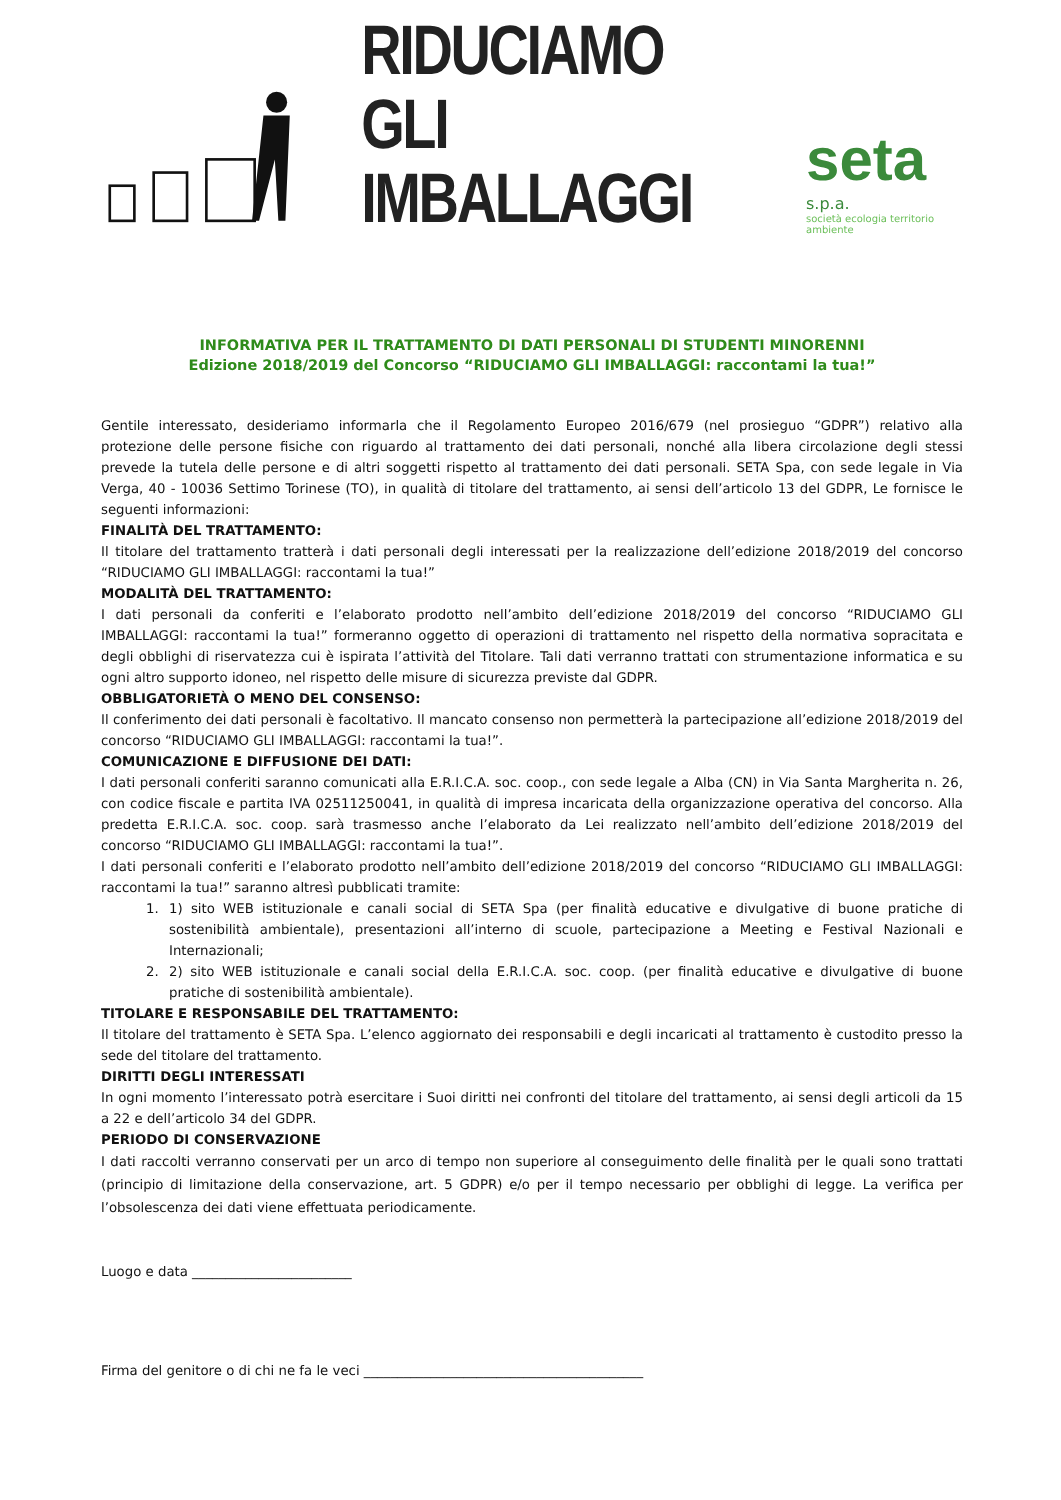RIDUCIAMO
GLI IMBALLAGGI
seta s.p.a.
società ecologia territorio ambiente
INFORMATIVA PER IL TRATTAMENTO DI DATI PERSONALI DI STUDENTI MINORENNI
Edizione 2018/2019 del Concorso “RIDUCIAMO GLI IMBALLAGGI: raccontami la tua!”
Gentile interessato, desideriamo informarla che il Regolamento Europeo 2016/679 (nel prosieguo “GDPR”) relativo alla protezione delle persone fisiche con riguardo al trattamento dei dati personali, nonché alla libera circolazione degli stessi prevede la tutela delle persone e di altri soggetti rispetto al trattamento dei dati personali. SETA Spa, con sede legale in Via Verga, 40 - 10036 Settimo Torinese (TO), in qualità di titolare del trattamento, ai sensi dell’articolo 13 del GDPR, Le fornisce le seguenti informazioni:
FINALITÀ DEL TRATTAMENTO:
Il titolare del trattamento tratterà i dati personali degli interessati per la realizzazione dell’edizione 2018/2019 del concorso “RIDUCIAMO GLI IMBALLAGGI: raccontami la tua!”
MODALITÀ DEL TRATTAMENTO:
I dati personali da conferiti e l’elaborato prodotto nell’ambito dell’edizione 2018/2019 del concorso “RIDUCIAMO GLI IMBALLAGGI: raccontami la tua!” formeranno oggetto di operazioni di trattamento nel rispetto della normativa sopracitata e degli obblighi di riservatezza cui è ispirata l’attività del Titolare. Tali dati verranno trattati con strumentazione informatica e su ogni altro supporto idoneo, nel rispetto delle misure di sicurezza previste dal GDPR.
OBBLIGATORIETÀ O MENO DEL CONSENSO:
Il conferimento dei dati personali è facoltativo. Il mancato consenso non permetterà la partecipazione all’edizione 2018/2019 del concorso “RIDUCIAMO GLI IMBALLAGGI: raccontami la tua!”.
COMUNICAZIONE E DIFFUSIONE DEI DATI:
I dati personali conferiti saranno comunicati alla E.R.I.C.A. soc. coop., con sede legale a Alba (CN) in Via Santa Margherita n. 26, con codice fiscale e partita IVA 02511250041, in qualità di impresa incaricata della organizzazione operativa del concorso. Alla predetta E.R.I.C.A. soc. coop. sarà trasmesso anche l’elaborato da Lei realizzato nell’ambito dell’edizione 2018/2019 del concorso “RIDUCIAMO GLI IMBALLAGGI: raccontami la tua!”.
I dati personali conferiti e l’elaborato prodotto nell’ambito dell’edizione 2018/2019 del concorso “RIDUCIAMO GLI IMBALLAGGI: raccontami la tua!” saranno altresì pubblicati tramite:
1. 1) sito WEB istituzionale e canali social di SETA Spa (per finalità educative e divulgative di buone pratiche di sostenibilità ambientale), presentazioni all’interno di scuole, partecipazione a Meeting e Festival Nazionali e Internazionali;
2. 2) sito WEB istituzionale e canali social della E.R.I.C.A. soc. coop. (per finalità educative e divulgative di buone pratiche di sostenibilità ambientale).
TITOLARE E RESPONSABILE DEL TRATTAMENTO:
Il titolare del trattamento è SETA Spa. L’elenco aggiornato dei responsabili e degli incaricati al trattamento è custodito presso la sede del titolare del trattamento.
DIRITTI DEGLI INTERESSATI
In ogni momento l’interessato potrà esercitare i Suoi diritti nei confronti del titolare del trattamento, ai sensi degli articoli da 15 a 22 e dell’articolo 34 del GDPR.
PERIODO DI CONSERVAZIONE
I dati raccolti verranno conservati per un arco di tempo non superiore al conseguimento delle finalità per le quali sono trattati (principio di limitazione della conservazione, art. 5 GDPR) e/o per il tempo necessario per obblighi di legge. La verifica per l’obsolescenza dei dati viene effettuata periodicamente.
Luogo e data ________________________
Firma del genitore o di chi ne fa le veci __________________________________________